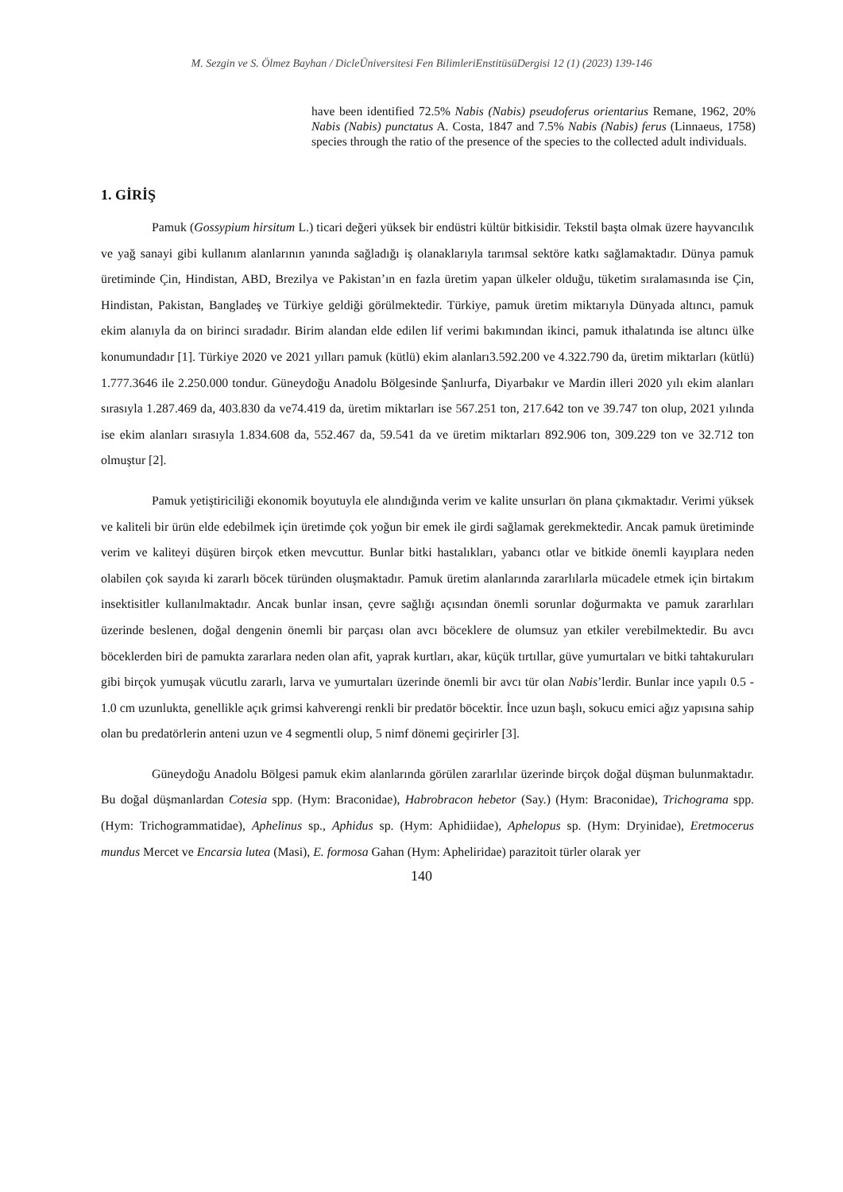M. Sezgin ve S. Ölmez Bayhan / DicleÜniversitesi Fen BilimleriEnstitüsüDergisi 12 (1) (2023) 139-146
have been identified 72.5% Nabis (Nabis) pseudoferus orientarius Remane, 1962, 20% Nabis (Nabis) punctatus A. Costa, 1847 and 7.5% Nabis (Nabis) ferus (Linnaeus, 1758) species through the ratio of the presence of the species to the collected adult individuals.
1. GİRİŞ
Pamuk (Gossypium hirsitum L.) ticari değeri yüksek bir endüstri kültür bitkisidir. Tekstil başta olmak üzere hayvancılık ve yağ sanayi gibi kullanım alanlarının yanında sağladığı iş olanaklarıyla tarımsal sektöre katkı sağlamaktadır. Dünya pamuk üretiminde Çin, Hindistan, ABD, Brezilya ve Pakistan’ın en fazla üretim yapan ülkeler olduğu, tüketim sıralamasında ise Çin, Hindistan, Pakistan, Bangladeş ve Türkiye geldiği görülmektedir. Türkiye, pamuk üretim miktarıyla Dünyada altıncı, pamuk ekim alanıyla da on birinci sıradadır. Birim alandan elde edilen lif verimi bakımından ikinci, pamuk ithalatında ise altıncı ülke konumundadır [1]. Türkiye 2020 ve 2021 yılları pamuk (kütlü) ekim alanları3.592.200 ve 4.322.790 da, üretim miktarları (kütlü) 1.777.3646 ile 2.250.000 tondur. Güneydoğu Anadolu Bölgesinde Şanlıurfa, Diyarbakır ve Mardin illeri 2020 yılı ekim alanları sırasıyla 1.287.469 da, 403.830 da ve74.419 da, üretim miktarları ise 567.251 ton, 217.642 ton ve 39.747 ton olup, 2021 yılında ise ekim alanları sırasıyla 1.834.608 da, 552.467 da, 59.541 da ve üretim miktarları 892.906 ton, 309.229 ton ve 32.712 ton olmuştur [2].
Pamuk yetiştiriciliği ekonomik boyutuyla ele alındığında verim ve kalite unsurları ön plana çıkmaktadır. Verimi yüksek ve kaliteli bir ürün elde edebilmek için üretimde çok yoğun bir emek ile girdi sağlamak gerekmektedir. Ancak pamuk üretiminde verim ve kaliteyi düşüren birçok etken mevcuttur. Bunlar bitki hastalıkları, yabancı otlar ve bitkide önemli kayıplara neden olabilen çok sayıda ki zararlı böcek türünden oluşmaktadır. Pamuk üretim alanlarında zararlılarla mücadele etmek için birtakım insektisitler kullanılmaktadır. Ancak bunlar insan, çevre sağlığı açısından önemli sorunlar doğurmakta ve pamuk zararlıları üzerinde beslenen, doğal dengenin önemli bir parçası olan avcı böceklere de olumsuz yan etkiler verebilmektedir. Bu avcı böceklerden biri de pamukta zararlara neden olan afit, yaprak kurtları, akar, küçük tırtıllar, güve yumurtaları ve bitki tahtakuruları gibi birçok yumuşak vücutlu zararlı, larva ve yumurtaları üzerinde önemli bir avcı tür olan Nabis’lerdir. Bunlar ince yapılı 0.5 - 1.0 cm uzunlukta, genellikle açık grimsi kahverengi renkli bir predatör böcektir. İnce uzun başlı, sokucu emici ağız yapısına sahip olan bu predatörlerin anteni uzun ve 4 segmentli olup, 5 nimf dönemi geçirirler [3].
Güneydoğu Anadolu Bölgesi pamuk ekim alanlarında görülen zararlılar üzerinde birçok doğal düşman bulunmaktadır. Bu doğal düşmanlardan Cotesia spp. (Hym: Braconidae), Habrobracon hebetor (Say.) (Hym: Braconidae), Trichograma spp. (Hym: Trichogrammatidae), Aphelinus sp., Aphidus sp. (Hym: Aphidiidae), Aphelopus sp. (Hym: Dryinidae), Eretmocerus mundus Mercet ve Encarsia lutea (Masi), E. formosa Gahan (Hym: Apheliridae) parazitoit türler olarak yer
140